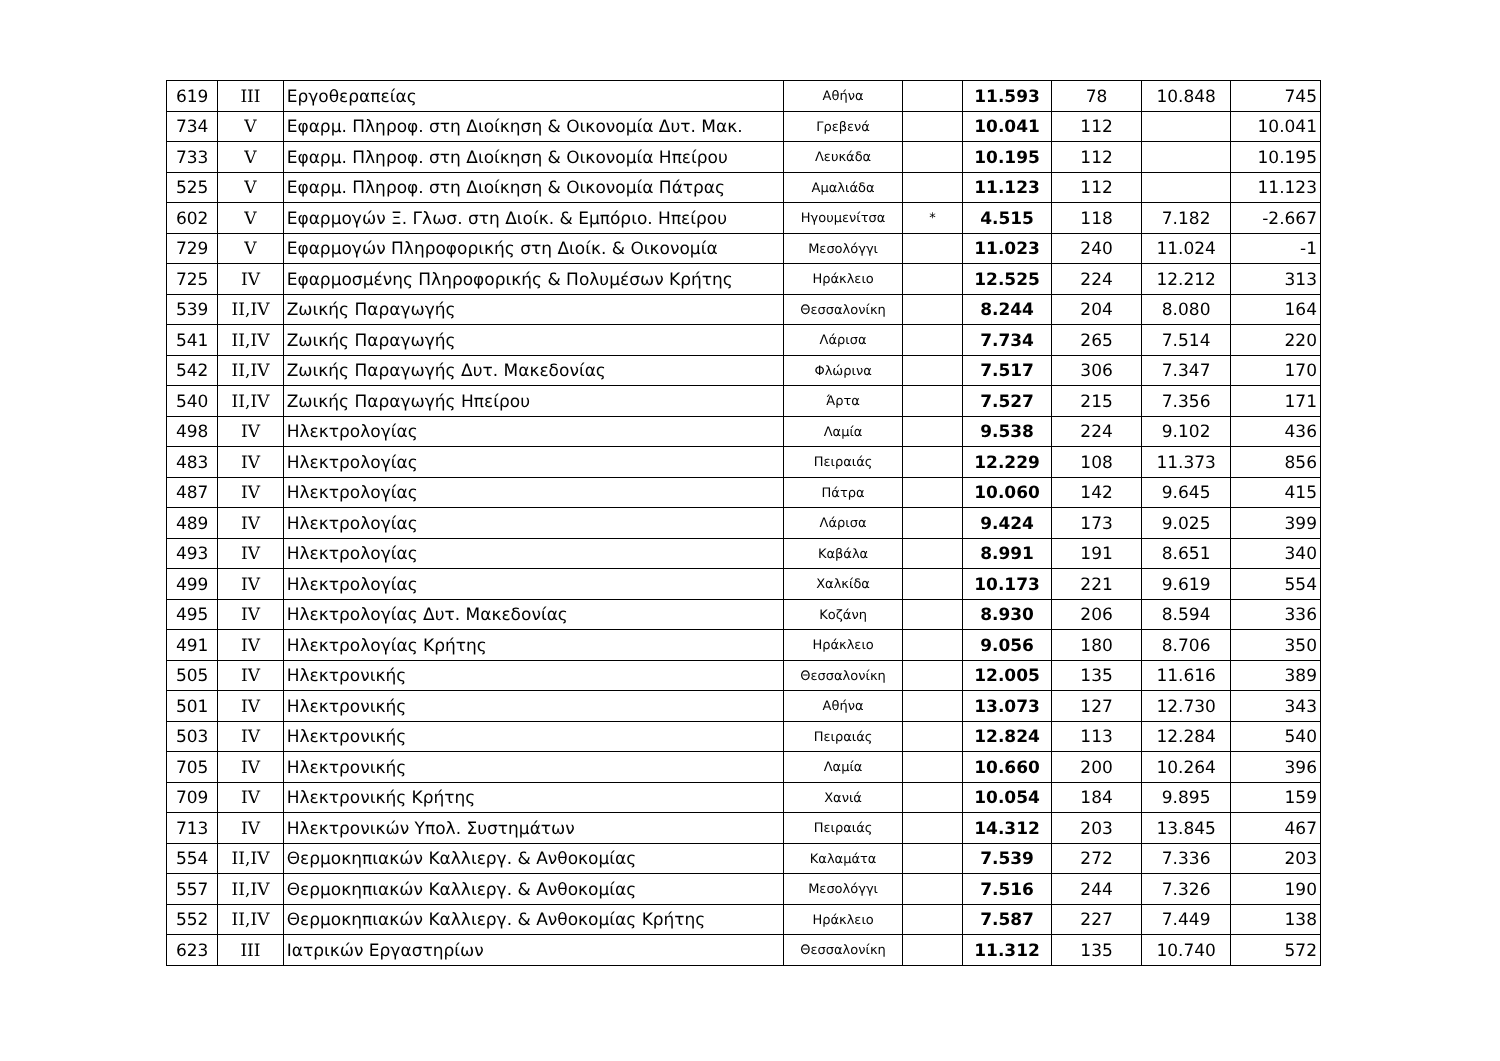| 619 | III | Εργοθεραπείας | Αθήνα | | 11.593 | 78 | 10.848 | 745 |
| 734 | V | Εφαρμ. Πληροφ. στη Διοίκηση & Οικονομία Δυτ. Μακ. | Γρεβενά | | 10.041 | 112 | | 10.041 |
| 733 | V | Εφαρμ. Πληροφ. στη Διοίκηση & Οικονομία Ηπείρου | Λευκάδα | | 10.195 | 112 | | 10.195 |
| 525 | V | Εφαρμ. Πληροφ. στη Διοίκηση & Οικονομία Πάτρας | Αμαλιάδα | | 11.123 | 112 | | 11.123 |
| 602 | V | Εφαρμογών Ξ. Γλωσ. στη Διοίκ. & Εμπόριο. Ηπείρου | Ηγουμενίτσα | * | 4.515 | 118 | 7.182 | -2.667 |
| 729 | V | Εφαρμογών Πληροφορικής στη Διοίκ. & Οικονομία | Μεσολόγγι | | 11.023 | 240 | 11.024 | -1 |
| 725 | IV | Εφαρμοσμένης Πληροφορικής & Πολυμέσων Κρήτης | Ηράκλειο | | 12.525 | 224 | 12.212 | 313 |
| 539 | II,IV | Ζωικής Παραγωγής | Θεσσαλονίκη | | 8.244 | 204 | 8.080 | 164 |
| 541 | II,IV | Ζωικής Παραγωγής | Λάρισα | | 7.734 | 265 | 7.514 | 220 |
| 542 | II,IV | Ζωικής Παραγωγής Δυτ. Μακεδονίας | Φλώρινα | | 7.517 | 306 | 7.347 | 170 |
| 540 | II,IV | Ζωικής Παραγωγής Ηπείρου | Άρτα | | 7.527 | 215 | 7.356 | 171 |
| 498 | IV | Ηλεκτρολογίας | Λαμία | | 9.538 | 224 | 9.102 | 436 |
| 483 | IV | Ηλεκτρολογίας | Πειραιάς | | 12.229 | 108 | 11.373 | 856 |
| 487 | IV | Ηλεκτρολογίας | Πάτρα | | 10.060 | 142 | 9.645 | 415 |
| 489 | IV | Ηλεκτρολογίας | Λάρισα | | 9.424 | 173 | 9.025 | 399 |
| 493 | IV | Ηλεκτρολογίας | Καβάλα | | 8.991 | 191 | 8.651 | 340 |
| 499 | IV | Ηλεκτρολογίας | Χαλκίδα | | 10.173 | 221 | 9.619 | 554 |
| 495 | IV | Ηλεκτρολογίας Δυτ. Μακεδονίας | Κοζάνη | | 8.930 | 206 | 8.594 | 336 |
| 491 | IV | Ηλεκτρολογίας Κρήτης | Ηράκλειο | | 9.056 | 180 | 8.706 | 350 |
| 505 | IV | Ηλεκτρονικής | Θεσσαλονίκη | | 12.005 | 135 | 11.616 | 389 |
| 501 | IV | Ηλεκτρονικής | Αθήνα | | 13.073 | 127 | 12.730 | 343 |
| 503 | IV | Ηλεκτρονικής | Πειραιάς | | 12.824 | 113 | 12.284 | 540 |
| 705 | IV | Ηλεκτρονικής | Λαμία | | 10.660 | 200 | 10.264 | 396 |
| 709 | IV | Ηλεκτρονικής Κρήτης | Χανιά | | 10.054 | 184 | 9.895 | 159 |
| 713 | IV | Ηλεκτρονικών Υπολ. Συστημάτων | Πειραιάς | | 14.312 | 203 | 13.845 | 467 |
| 554 | II,IV | Θερμοκηπιακών Καλλιεργ. & Ανθοκομίας | Καλαμάτα | | 7.539 | 272 | 7.336 | 203 |
| 557 | II,IV | Θερμοκηπιακών Καλλιεργ. & Ανθοκομίας | Μεσολόγγι | | 7.516 | 244 | 7.326 | 190 |
| 552 | II,IV | Θερμοκηπιακών Καλλιεργ. & Ανθοκομίας Κρήτης | Ηράκλειο | | 7.587 | 227 | 7.449 | 138 |
| 623 | III | Ιατρικών Εργαστηρίων | Θεσσαλονίκη | | 11.312 | 135 | 10.740 | 572 |